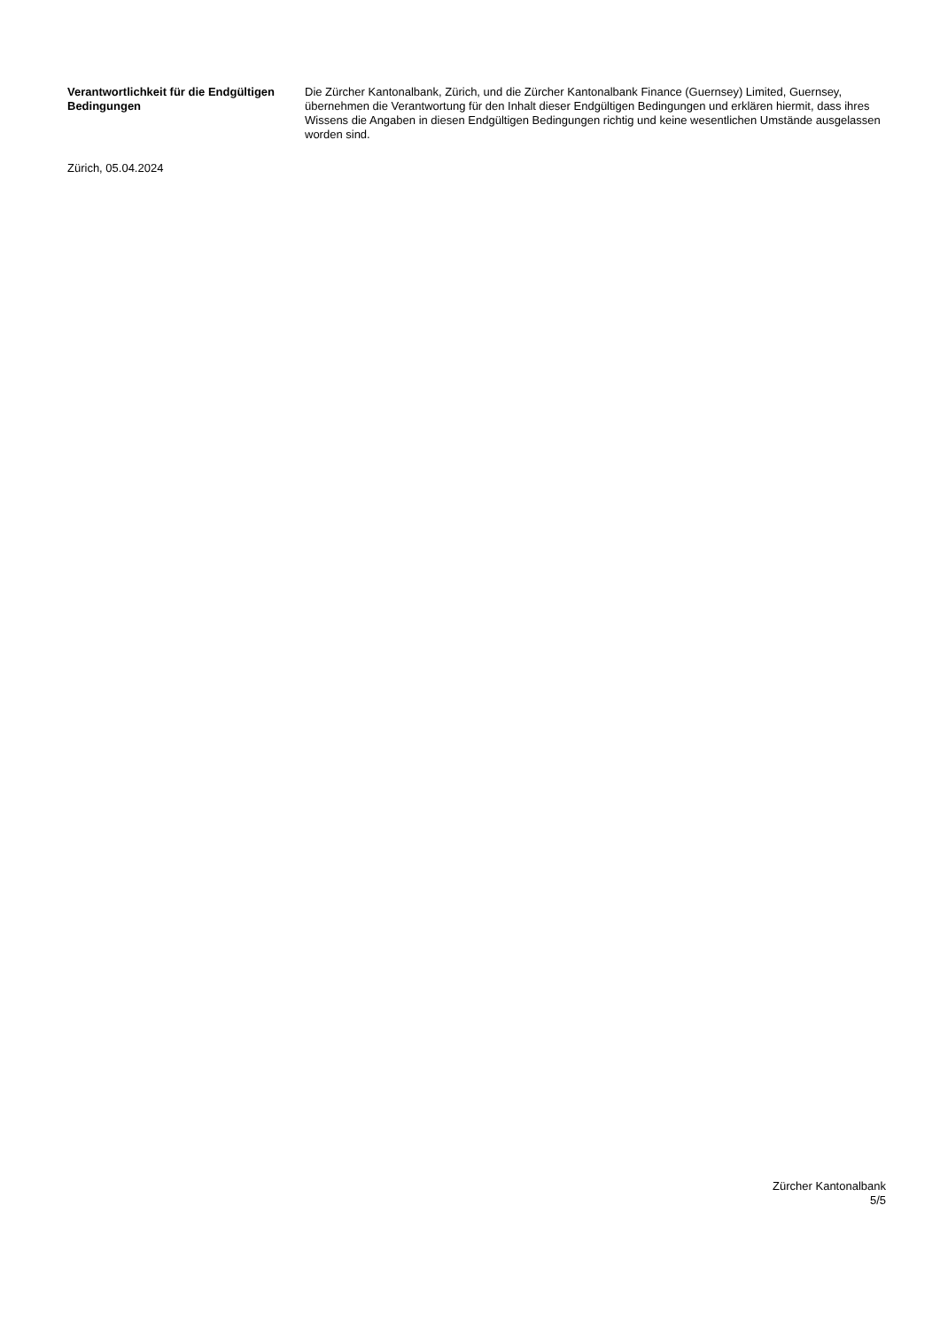Verantwortlichkeit für die Endgültigen Bedingungen
Die Zürcher Kantonalbank, Zürich, und die Zürcher Kantonalbank Finance (Guernsey) Limited, Guernsey, übernehmen die Verantwortung für den Inhalt dieser Endgültigen Bedingungen und erklären hiermit, dass ihres Wissens die Angaben in diesen Endgültigen Bedingungen richtig und keine wesentlichen Umstände ausgelassen worden sind.
Zürich, 05.04.2024
Zürcher Kantonalbank
5/5